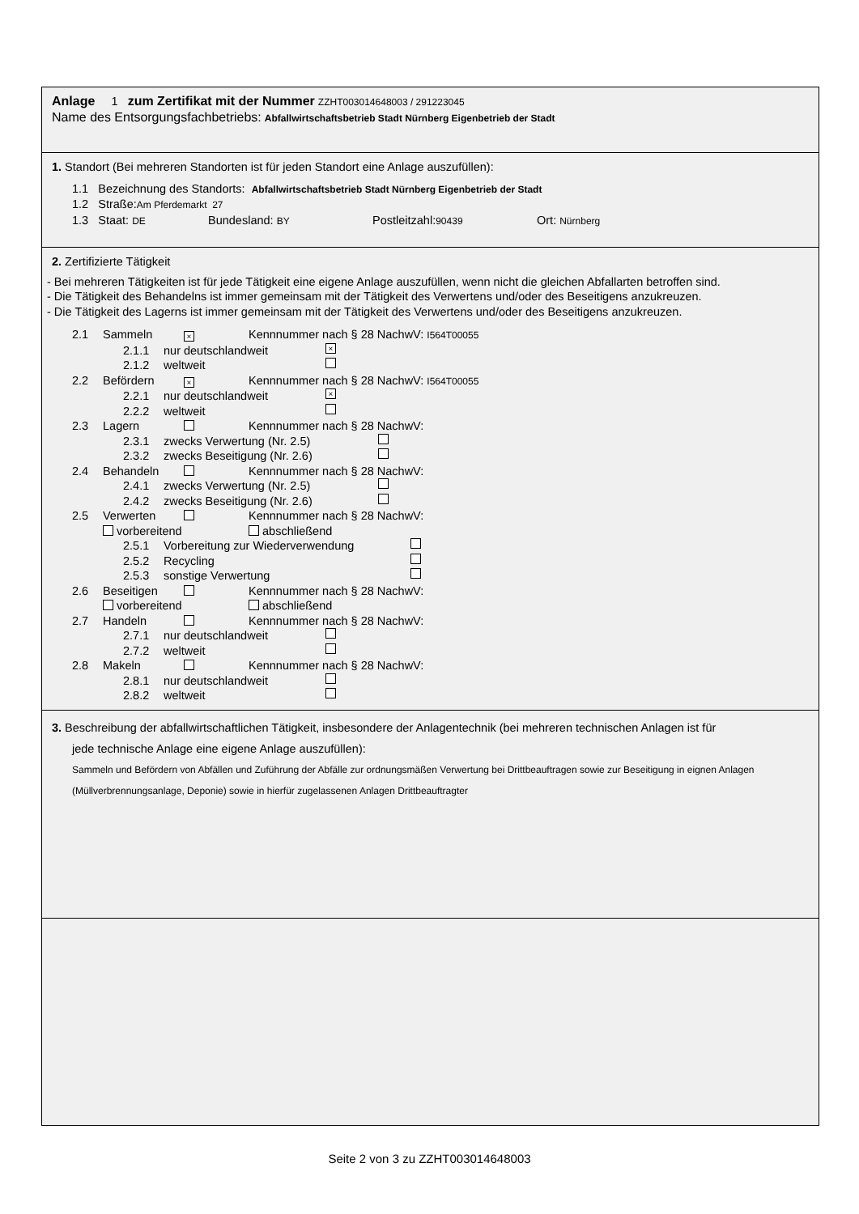Anlage 1 zum Zertifikat mit der Nummer ZZHT003014648003 / 291223045
Name des Entsorgungsfachbetriebs: Abfallwirtschaftsbetrieb Stadt Nürnberg Eigenbetrieb der Stadt
1. Standort (Bei mehreren Standorten ist für jeden Standort eine Anlage auszufüllen):
1.1 Bezeichnung des Standorts: Abfallwirtschaftsbetrieb Stadt Nürnberg Eigenbetrieb der Stadt
1.2 Straße:Am Pferdemarkt 27
1.3 Staat: DE Bundesland: BY Postleitzahl:90439 Ort: Nürnberg
2. Zertifizierte Tätigkeit
- Bei mehreren Tätigkeiten ist für jede Tätigkeit eine eigene Anlage auszufüllen, wenn nicht die gleichen Abfallarten betroffen sind.
- Die Tätigkeit des Behandelns ist immer gemeinsam mit der Tätigkeit des Verwertens und/oder des Beseitigens anzukreuzen.
- Die Tätigkeit des Lagerns ist immer gemeinsam mit der Tätigkeit des Verwertens und/oder des Beseitigens anzukreuzen.
2.1 Sammeln × Kennnummer nach § 28 NachwV: I564T00055
2.1.1 nur deutschlandweit ×
2.1.2 weltweit
2.2 Befördern × Kennnummer nach § 28 NachwV: I564T00055
2.2.1 nur deutschlandweit ×
2.2.2 weltweit
2.3 Lagern Kennnummer nach § 28 NachwV:
2.3.1 zwecks Verwertung (Nr. 2.5)
2.3.2 zwecks Beseitigung (Nr. 2.6)
2.4 Behandeln Kennnummer nach § 28 NachwV:
2.4.1 zwecks Verwertung (Nr. 2.5)
2.4.2 zwecks Beseitigung (Nr. 2.6)
2.5 Verwerten Kennnummer nach § 28 NachwV:
vorbereitend abschließend
2.5.1 Vorbereitung zur Wiederverwendung
2.5.2 Recycling
2.5.3 sonstige Verwertung
2.6 Beseitigen Kennnummer nach § 28 NachwV:
vorbereitend abschließend
2.7 Handeln Kennnummer nach § 28 NachwV:
2.7.1 nur deutschlandweit
2.7.2 weltweit
2.8 Makeln Kennnummer nach § 28 NachwV:
2.8.1 nur deutschlandweit
2.8.2 weltweit
3. Beschreibung der abfallwirtschaftlichen Tätigkeit, insbesondere der Anlagentechnik (bei mehreren technischen Anlagen ist für
jede technische Anlage eine eigene Anlage auszufüllen):
Sammeln und Befördern von Abfällen und Zuführung der Abfälle zur ordnungsmäßen Verwertung bei Drittbeauftragen sowie zur Beseitigung in eignen Anlagen (Müllverbrennungsanlage, Deponie) sowie in hierfür zugelassenen Anlagen Drittbeauftragter
Seite 2 von 3 zu ZZHT003014648003